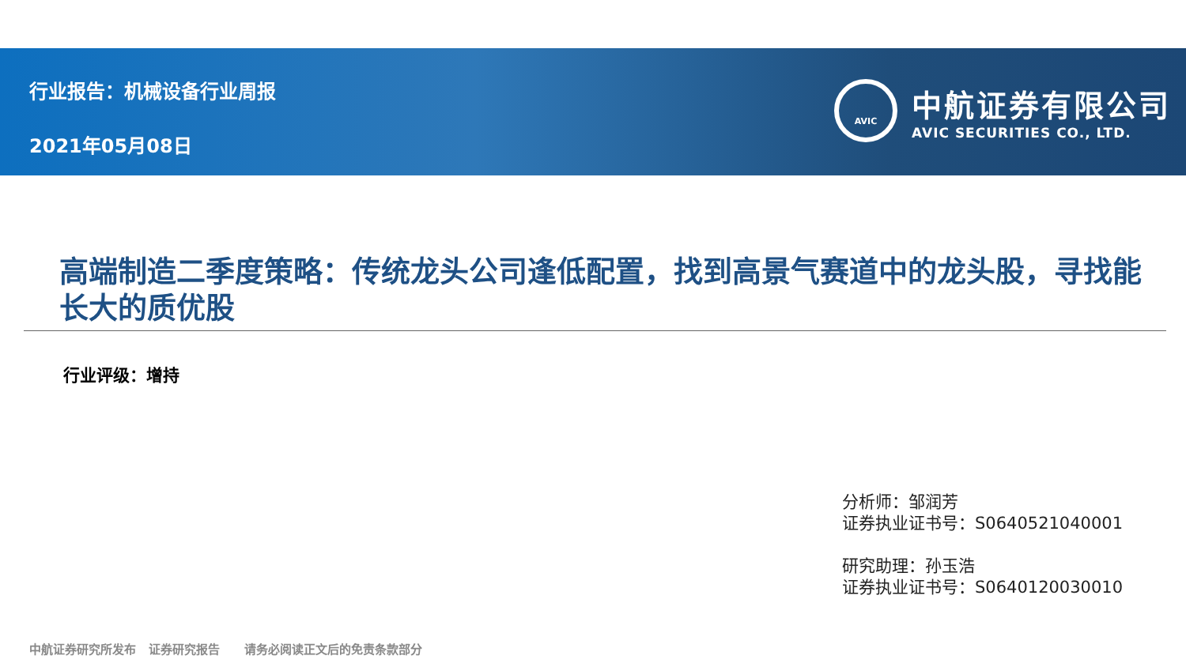行业报告：机械设备行业周报
2021年05月08日
AVIC
中航证券有限公司
AVIC SECURITIES CO., LTD.
高端制造二季度策略：传统龙头公司逢低配置，找到高景气赛道中的龙头股，寻找能长大的质优股
行业评级：增持
分析师：邹润芳
证券执业证书号：S0640521040001
研究助理：孙玉浩
证券执业证书号：S0640120030010
中航证券研究所发布 证券研究报告 请务必阅读正文后的免责条款部分